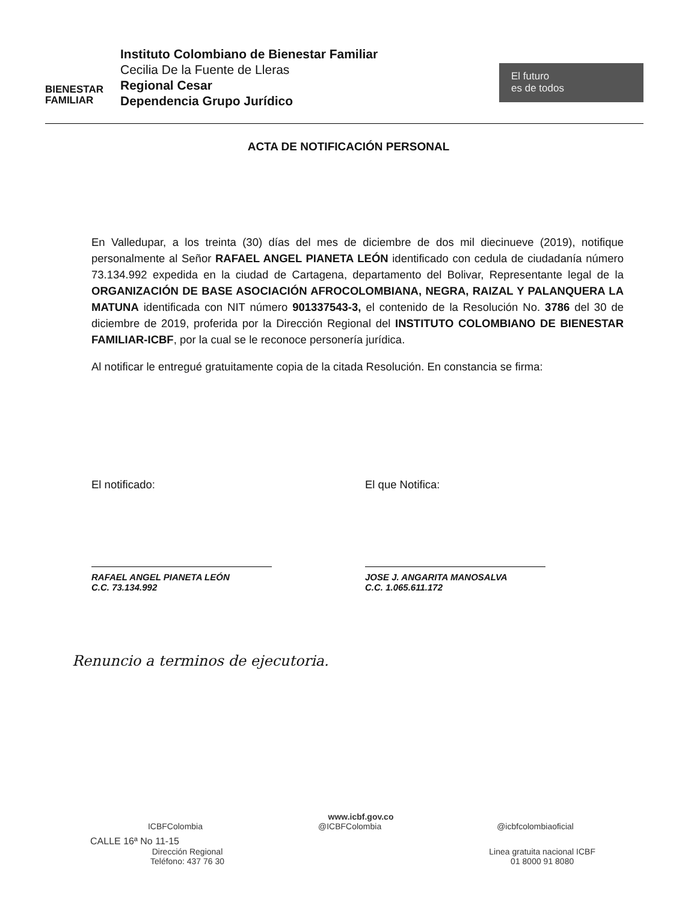BIENESTAR
FAMILIAR
Instituto Colombiano de Bienestar Familiar
Cecilia De la Fuente de Lleras
Regional Cesar
Dependencia Grupo Jurídico
El futuro
es de todos
ACTA DE NOTIFICACIÓN PERSONAL
En Valledupar, a los treinta (30) días del mes de diciembre de dos mil diecinueve (2019), notifique personalmente al Señor RAFAEL ANGEL PIANETA LEÓN identificado con cedula de ciudadanía número 73.134.992 expedida en la ciudad de Cartagena, departamento del Bolivar, Representante legal de la ORGANIZACIÓN DE BASE ASOCIACIÓN AFROCOLOMBIANA, NEGRA, RAIZAL Y PALANQUERA LA MATUNA identificada con NIT número 901337543-3, el contenido de la Resolución No. 3786 del 30 de diciembre de 2019, proferida por la Dirección Regional del INSTITUTO COLOMBIANO DE BIENESTAR FAMILIAR-ICBF, por la cual se le reconoce personería jurídica.
Al notificar le entregué gratuitamente copia de la citada Resolución. En constancia se firma:
El notificado:
RAFAEL ANGEL PIANETA LEÓN
C.C. 73.134.992
El que Notifica:
JOSE J. ANGARITA MANOSALVA
C.C. 1.065.611.172
Renuncio a terminos de ejecutoria.
www.icbf.gov.co
ICBFColombia @ICBFColombia @icbfcolombiaoficial
CALLE 16ª No 11-15
Dirección Regional
Teléfono: 437 76 30
Linea gratuita nacional ICBF
01 8000 91 8080